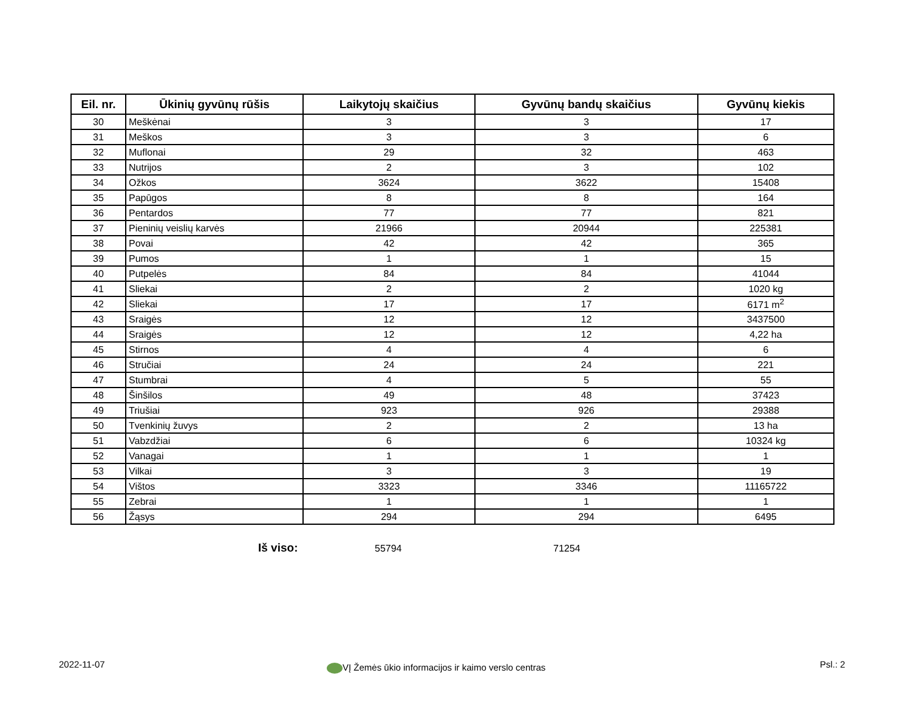| Eil. nr. | Ūkinių gyvūnų rūšis | Laikytojų skaičius | Gyvūnų bandų skaičius | Gyvūnų kiekis |
| --- | --- | --- | --- | --- |
| 30 | Meškėnai | 3 | 3 | 17 |
| 31 | Meškos | 3 | 3 | 6 |
| 32 | Muflonai | 29 | 32 | 463 |
| 33 | Nutrijos | 2 | 3 | 102 |
| 34 | Ožkos | 3624 | 3622 | 15408 |
| 35 | Papūgos | 8 | 8 | 164 |
| 36 | Pentardos | 77 | 77 | 821 |
| 37 | Pieninių veislių karvės | 21966 | 20944 | 225381 |
| 38 | Povai | 42 | 42 | 365 |
| 39 | Pumos | 1 | 1 | 15 |
| 40 | Putpelės | 84 | 84 | 41044 |
| 41 | Sliekai | 2 | 2 | 1020 kg |
| 42 | Sliekai | 17 | 17 | 6171 m<sup>2</sup> |
| 43 | Sraigės | 12 | 12 | 3437500 |
| 44 | Sraigės | 12 | 12 | 4,22 ha |
| 45 | Stirnos | 4 | 4 | 6 |
| 46 | Stručiai | 24 | 24 | 221 |
| 47 | Stumbrai | 4 | 5 | 55 |
| 48 | Šinšilos | 49 | 48 | 37423 |
| 49 | Triušiai | 923 | 926 | 29388 |
| 50 | Tvenkinių žuvys | 2 | 2 | 13 ha |
| 51 | Vabzdžiai | 6 | 6 | 10324 kg |
| 52 | Vanagai | 1 | 1 | 1 |
| 53 | Vilkai | 3 | 3 | 19 |
| 54 | Vištos | 3323 | 3346 | 11165722 |
| 55 | Zebrai | 1 | 1 | 1 |
| 56 | Žąsys | 294 | 294 | 6495 |
Iš viso: 55794 71254
2022-11-07
VĮ Žemės ūkio informacijos ir kaimo verslo centras
Psl.: 2